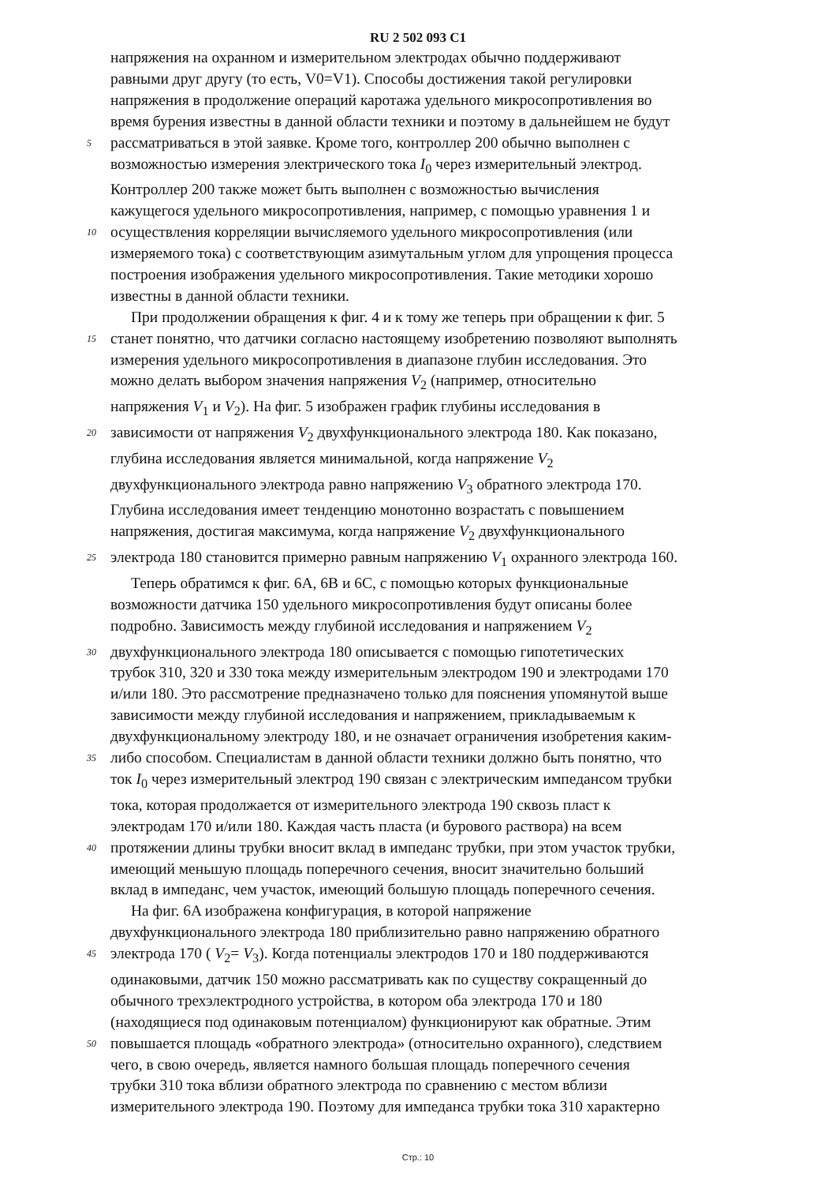RU 2 502 093 C1
напряжения на охранном и измерительном электродах обычно поддерживают
равными друг другу (то есть, V0=V1). Способы достижения такой регулировки
напряжения в продолжение операций каротажа удельного микросопротивления во
время бурения известны в данной области техники и поэтому в дальнейшем не будут
5
рассматриваться в этой заявке. Кроме того, контроллер 200 обычно выполнен с
возможностью измерения электрического тока I<sub>0</sub> через измерительный электрод.
Контроллер 200 также может быть выполнен с возможностью вычисления
кажущегося удельного микросопротивления, например, с помощью уравнения 1 и
10
осуществления корреляции вычисляемого удельного микросопротивления (или
измеряемого тока) с соответствующим азимутальным углом для упрощения процесса
построения изображения удельного микросопротивления. Такие методики хорошо
известны в данной области техники.
При продолжении обращения к фиг. 4 и к тому же теперь при обращении к фиг. 5
15
станет понятно, что датчики согласно настоящему изобретению позволяют выполнять
измерения удельного микросопротивления в диапазоне глубин исследования. Это
можно делать выбором значения напряжения V<sub>2</sub> (например, относительно
напряжения V<sub>1</sub> и V<sub>2</sub>). На фиг. 5 изображен график глубины исследования в
20
зависимости от напряжения V<sub>2</sub> двухфункционального электрода 180. Как показано,
глубина исследования является минимальной, когда напряжение V<sub>2</sub>
двухфункционального электрода равно напряжению V<sub>3</sub> обратного электрода 170.
Глубина исследования имеет тенденцию монотонно возрастать с повышением
напряжения, достигая максимума, когда напряжение V<sub>2</sub> двухфункционального
25
электрода 180 становится примерно равным напряжению V<sub>1</sub> охранного электрода 160.
Теперь обратимся к фиг. 6A, 6B и 6C, с помощью которых функциональные
возможности датчика 150 удельного микросопротивления будут описаны более
подробно. Зависимость между глубиной исследования и напряжением V<sub>2</sub>
30
двухфункционального электрода 180 описывается с помощью гипотетических
трубок 310, 320 и 330 тока между измерительным электродом 190 и электродами 170
и/или 180. Это рассмотрение предназначено только для пояснения упомянутой выше
зависимости между глубиной исследования и напряжением, прикладываемым к
двухфункциональному электроду 180, и не означает ограничения изобретения каким-
35
либо способом. Специалистам в данной области техники должно быть понятно, что
ток I<sub>0</sub> через измерительный электрод 190 связан с электрическим импедансом трубки
тока, которая продолжается от измерительного электрода 190 сквозь пласт к
электродам 170 и/или 180. Каждая часть пласта (и бурового раствора) на всем
40
протяжении длины трубки вносит вклад в импеданс трубки, при этом участок трубки,
имеющий меньшую площадь поперечного сечения, вносит значительно больший
вклад в импеданс, чем участок, имеющий большую площадь поперечного сечения.
На фиг. 6A изображена конфигурация, в которой напряжение
двухфункционального электрода 180 приблизительно равно напряжению обратного
45
электрода 170 ( V<sub>2</sub>= V<sub>3</sub>). Когда потенциалы электродов 170 и 180 поддерживаются
одинаковыми, датчик 150 можно рассматривать как по существу сокращенный до
обычного трехэлектродного устройства, в котором оба электрода 170 и 180
(находящиеся под одинаковым потенциалом) функционируют как обратные. Этим
50
повышается площадь «обратного электрода» (относительно охранного), следствием
чего, в свою очередь, является намного большая площадь поперечного сечения
трубки 310 тока вблизи обратного электрода по сравнению с местом вблизи
измерительного электрода 190. Поэтому для импеданса трубки тока 310 характерно
Стр.: 10